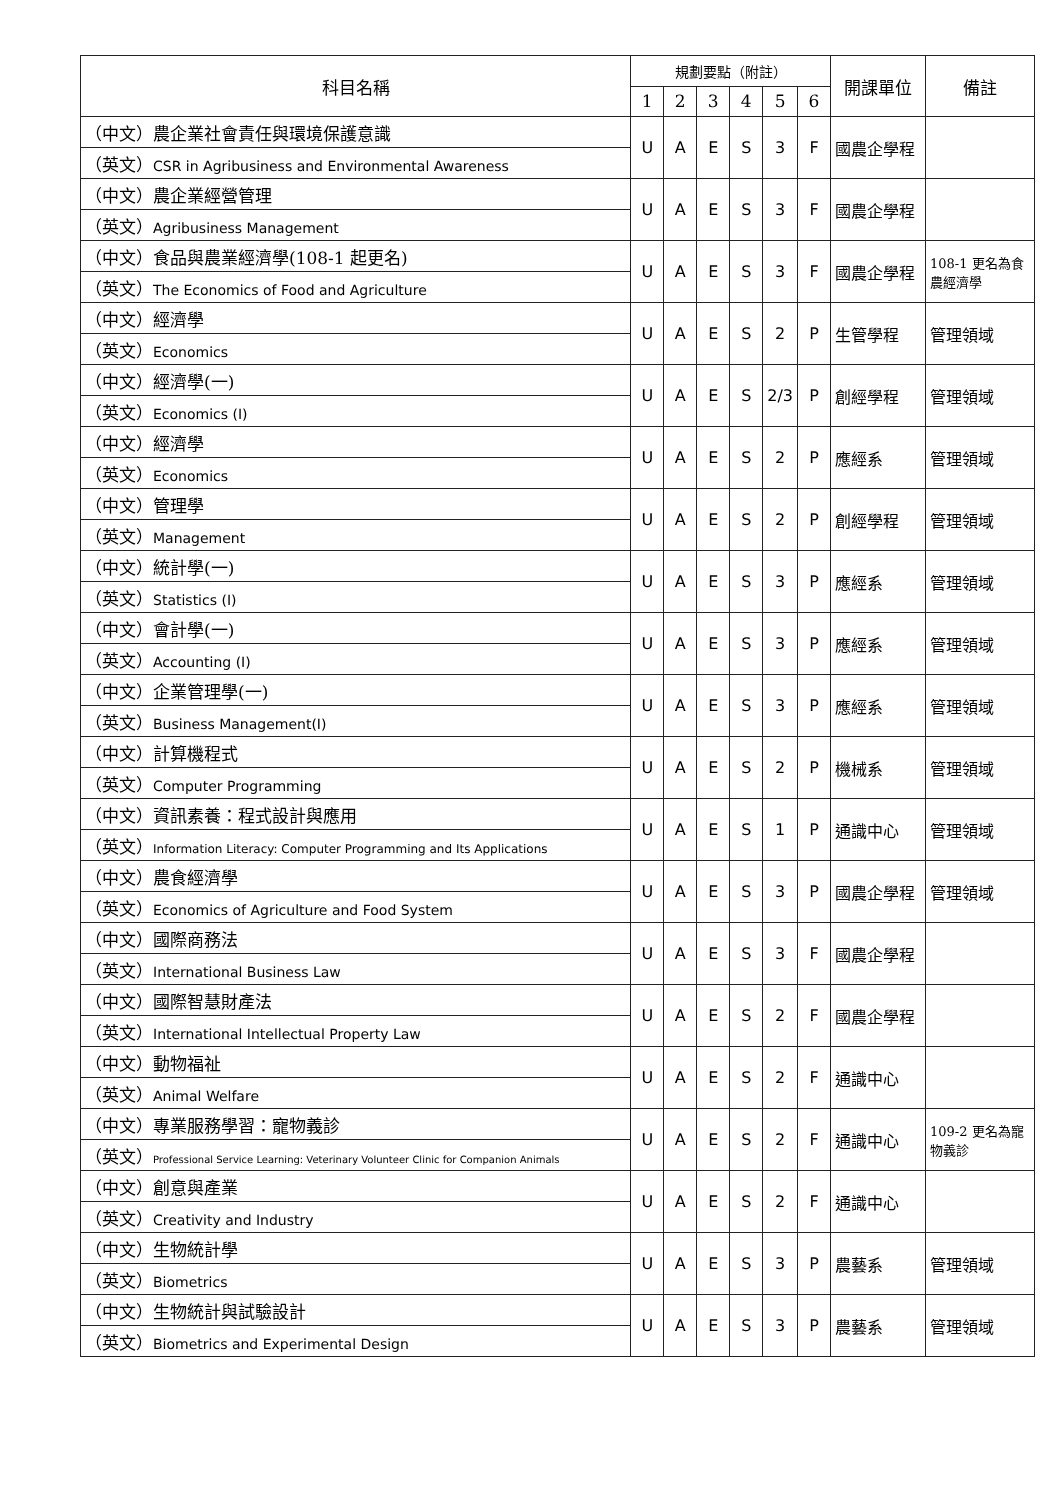| 科目名稱 | 規劃要點（附註） | | | | | | 開課單位 | 備註 |
| --- | --- | --- | --- | --- | --- | --- | --- | --- |
| | 1 | 2 | 3 | 4 | 5 | 6 | | |
| （中文）農企業社會責任與環境保護意識 | U | A | E | S | 3 | F | 國農企學程 | |
| （英文） CSR in Agribusiness and Environmental Awareness | | | | | | | | |
| （中文）農企業經營管理 | U | A | E | S | 3 | F | 國農企學程 | |
| （英文） Agribusiness Management | | | | | | | | |
| （中文）食品與農業經濟學(108-1 起更名) | U | A | E | S | 3 | F | 國農企學程 | 108-1 更名為食農經濟學 |
| （英文） The Economics of Food and Agriculture | | | | | | | | |
| （中文）經濟學 | U | A | E | S | 2 | P | 生管學程 | 管理領域 |
| （英文） Economics | | | | | | | | |
| （中文）經濟學(一) | U | A | E | S | 2/3 | P | 創經學程 | 管理領域 |
| （英文） Economics (I) | | | | | | | | |
| （中文）經濟學 | U | A | E | S | 2 | P | 應經系 | 管理領域 |
| （英文） Economics | | | | | | | | |
| （中文）管理學 | U | A | E | S | 2 | P | 創經學程 | 管理領域 |
| （英文） Management | | | | | | | | |
| （中文）統計學(一) | U | A | E | S | 3 | P | 應經系 | 管理領域 |
| （英文） Statistics (I) | | | | | | | | |
| （中文）會計學(一) | U | A | E | S | 3 | P | 應經系 | 管理領域 |
| （英文） Accounting (I) | | | | | | | | |
| （中文）企業管理學(一) | U | A | E | S | 3 | P | 應經系 | 管理領域 |
| （英文） Business Management(I) | | | | | | | | |
| （中文）計算機程式 | U | A | E | S | 2 | P | 機械系 | 管理領域 |
| （英文） Computer Programming | | | | | | | | |
| （中文）資訊素養：程式設計與應用 | U | A | E | S | 1 | P | 通識中心 | 管理領域 |
| （英文） Information Literacy: Computer Programming and Its Applications | | | | | | | | |
| （中文）農食經濟學 | U | A | E | S | 3 | P | 國農企學程 | 管理領域 |
| （英文） Economics of Agriculture and Food System | | | | | | | | |
| （中文）國際商務法 | U | A | E | S | 3 | F | 國農企學程 | |
| （英文） International Business Law | | | | | | | | |
| （中文）國際智慧財產法 | U | A | E | S | 2 | F | 國農企學程 | |
| （英文） International Intellectual Property Law | | | | | | | | |
| （中文）動物福祉 | U | A | E | S | 2 | F | 通識中心 | |
| （英文） Animal Welfare | | | | | | | | |
| （中文）專業服務學習：寵物義診 | U | A | E | S | 2 | F | 通識中心 | 109-2 更名為寵物義診 |
| （英文） Professional Service Learning: Veterinary Volunteer Clinic for Companion Animals | | | | | | | | |
| （中文）創意與產業 | U | A | E | S | 2 | F | 通識中心 | |
| （英文） Creativity and Industry | | | | | | | | |
| （中文）生物統計學 | U | A | E | S | 3 | P | 農藝系 | 管理領域 |
| （英文） Biometrics | | | | | | | | |
| （中文）生物統計與試驗設計 | U | A | E | S | 3 | P | 農藝系 | 管理領域 |
| （英文） Biometrics and Experimental Design | | | | | | | | |